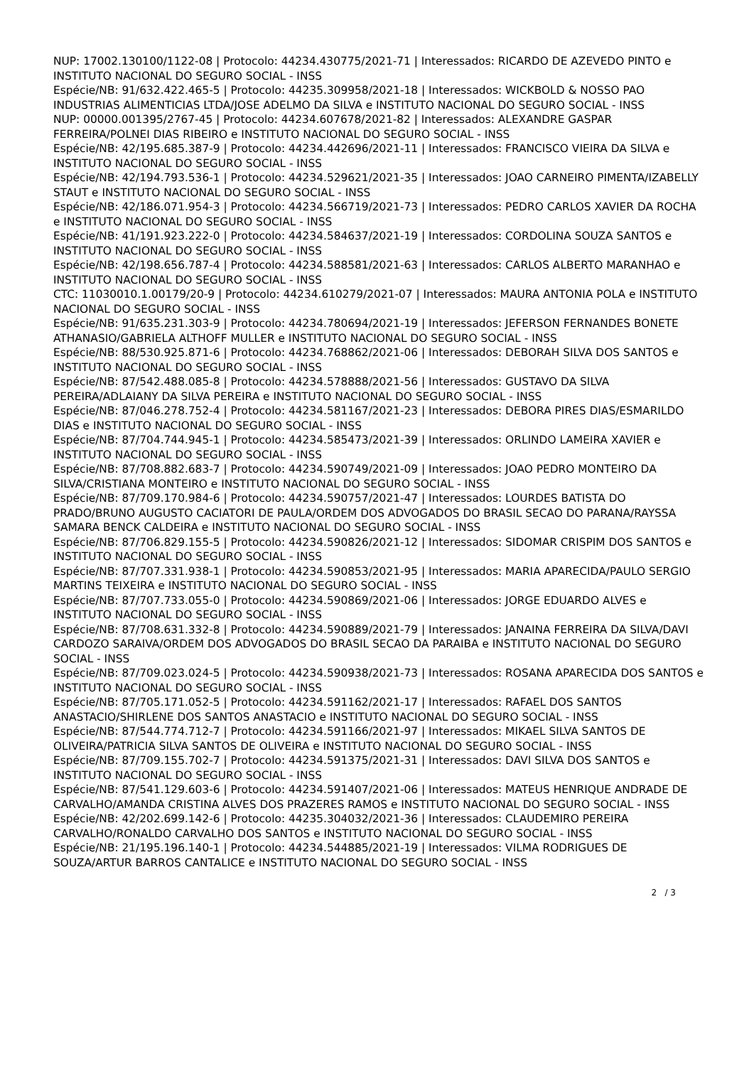NUP: 17002.130100/1122-08 | Protocolo: 44234.430775/2021-71 | Interessados: RICARDO DE AZEVEDO PINTO e INSTITUTO NACIONAL DO SEGURO SOCIAL - INSS
Espécie/NB: 91/632.422.465-5 | Protocolo: 44235.309958/2021-18 | Interessados: WICKBOLD & NOSSO PAO INDUSTRIAS ALIMENTICIAS LTDA/JOSE ADELMO DA SILVA e INSTITUTO NACIONAL DO SEGURO SOCIAL - INSS
NUP: 00000.001395/2767-45 | Protocolo: 44234.607678/2021-82 | Interessados: ALEXANDRE GASPAR FERREIRA/POLNEI DIAS RIBEIRO e INSTITUTO NACIONAL DO SEGURO SOCIAL - INSS
Espécie/NB: 42/195.685.387-9 | Protocolo: 44234.442696/2021-11 | Interessados: FRANCISCO VIEIRA DA SILVA e INSTITUTO NACIONAL DO SEGURO SOCIAL - INSS
Espécie/NB: 42/194.793.536-1 | Protocolo: 44234.529621/2021-35 | Interessados: JOAO CARNEIRO PIMENTA/IZABELLY STAUT e INSTITUTO NACIONAL DO SEGURO SOCIAL - INSS
Espécie/NB: 42/186.071.954-3 | Protocolo: 44234.566719/2021-73 | Interessados: PEDRO CARLOS XAVIER DA ROCHA e INSTITUTO NACIONAL DO SEGURO SOCIAL - INSS
Espécie/NB: 41/191.923.222-0 | Protocolo: 44234.584637/2021-19 | Interessados: CORDOLINA SOUZA SANTOS e INSTITUTO NACIONAL DO SEGURO SOCIAL - INSS
Espécie/NB: 42/198.656.787-4 | Protocolo: 44234.588581/2021-63 | Interessados: CARLOS ALBERTO MARANHAO e INSTITUTO NACIONAL DO SEGURO SOCIAL - INSS
CTC: 11030010.1.00179/20-9 | Protocolo: 44234.610279/2021-07 | Interessados: MAURA ANTONIA POLA e INSTITUTO NACIONAL DO SEGURO SOCIAL - INSS
Espécie/NB: 91/635.231.303-9 | Protocolo: 44234.780694/2021-19 | Interessados: JEFERSON FERNANDES BONETE ATHANASIO/GABRIELA ALTHOFF MULLER e INSTITUTO NACIONAL DO SEGURO SOCIAL - INSS
Espécie/NB: 88/530.925.871-6 | Protocolo: 44234.768862/2021-06 | Interessados: DEBORAH SILVA DOS SANTOS e INSTITUTO NACIONAL DO SEGURO SOCIAL - INSS
Espécie/NB: 87/542.488.085-8 | Protocolo: 44234.578888/2021-56 | Interessados: GUSTAVO DA SILVA PEREIRA/ADLAIANY DA SILVA PEREIRA e INSTITUTO NACIONAL DO SEGURO SOCIAL - INSS
Espécie/NB: 87/046.278.752-4 | Protocolo: 44234.581167/2021-23 | Interessados: DEBORA PIRES DIAS/ESMARILDO DIAS e INSTITUTO NACIONAL DO SEGURO SOCIAL - INSS
Espécie/NB: 87/704.744.945-1 | Protocolo: 44234.585473/2021-39 | Interessados: ORLINDO LAMEIRA XAVIER e INSTITUTO NACIONAL DO SEGURO SOCIAL - INSS
Espécie/NB: 87/708.882.683-7 | Protocolo: 44234.590749/2021-09 | Interessados: JOAO PEDRO MONTEIRO DA SILVA/CRISTIANA MONTEIRO e INSTITUTO NACIONAL DO SEGURO SOCIAL - INSS
Espécie/NB: 87/709.170.984-6 | Protocolo: 44234.590757/2021-47 | Interessados: LOURDES BATISTA DO PRADO/BRUNO AUGUSTO CACIATORI DE PAULA/ORDEM DOS ADVOGADOS DO BRASIL SECAO DO PARANA/RAYSSA SAMARA BENCK CALDEIRA e INSTITUTO NACIONAL DO SEGURO SOCIAL - INSS
Espécie/NB: 87/706.829.155-5 | Protocolo: 44234.590826/2021-12 | Interessados: SIDOMAR CRISPIM DOS SANTOS e INSTITUTO NACIONAL DO SEGURO SOCIAL - INSS
Espécie/NB: 87/707.331.938-1 | Protocolo: 44234.590853/2021-95 | Interessados: MARIA APARECIDA/PAULO SERGIO MARTINS TEIXEIRA e INSTITUTO NACIONAL DO SEGURO SOCIAL - INSS
Espécie/NB: 87/707.733.055-0 | Protocolo: 44234.590869/2021-06 | Interessados: JORGE EDUARDO ALVES e INSTITUTO NACIONAL DO SEGURO SOCIAL - INSS
Espécie/NB: 87/708.631.332-8 | Protocolo: 44234.590889/2021-79 | Interessados: JANAINA FERREIRA DA SILVA/DAVI CARDOZO SARAIVA/ORDEM DOS ADVOGADOS DO BRASIL SECAO DA PARAIBA e INSTITUTO NACIONAL DO SEGURO SOCIAL - INSS
Espécie/NB: 87/709.023.024-5 | Protocolo: 44234.590938/2021-73 | Interessados: ROSANA APARECIDA DOS SANTOS e INSTITUTO NACIONAL DO SEGURO SOCIAL - INSS
Espécie/NB: 87/705.171.052-5 | Protocolo: 44234.591162/2021-17 | Interessados: RAFAEL DOS SANTOS ANASTACIO/SHIRLENE DOS SANTOS ANASTACIO e INSTITUTO NACIONAL DO SEGURO SOCIAL - INSS
Espécie/NB: 87/544.774.712-7 | Protocolo: 44234.591166/2021-97 | Interessados: MIKAEL SILVA SANTOS DE OLIVEIRA/PATRICIA SILVA SANTOS DE OLIVEIRA e INSTITUTO NACIONAL DO SEGURO SOCIAL - INSS
Espécie/NB: 87/709.155.702-7 | Protocolo: 44234.591375/2021-31 | Interessados: DAVI SILVA DOS SANTOS e INSTITUTO NACIONAL DO SEGURO SOCIAL - INSS
Espécie/NB: 87/541.129.603-6 | Protocolo: 44234.591407/2021-06 | Interessados: MATEUS HENRIQUE ANDRADE DE CARVALHO/AMANDA CRISTINA ALVES DOS PRAZERES RAMOS e INSTITUTO NACIONAL DO SEGURO SOCIAL - INSS
Espécie/NB: 42/202.699.142-6 | Protocolo: 44235.304032/2021-36 | Interessados: CLAUDEMIRO PEREIRA CARVALHO/RONALDO CARVALHO DOS SANTOS e INSTITUTO NACIONAL DO SEGURO SOCIAL - INSS
Espécie/NB: 21/195.196.140-1 | Protocolo: 44234.544885/2021-19 | Interessados: VILMA RODRIGUES DE SOUZA/ARTUR BARROS CANTALICE e INSTITUTO NACIONAL DO SEGURO SOCIAL - INSS
2 / 3